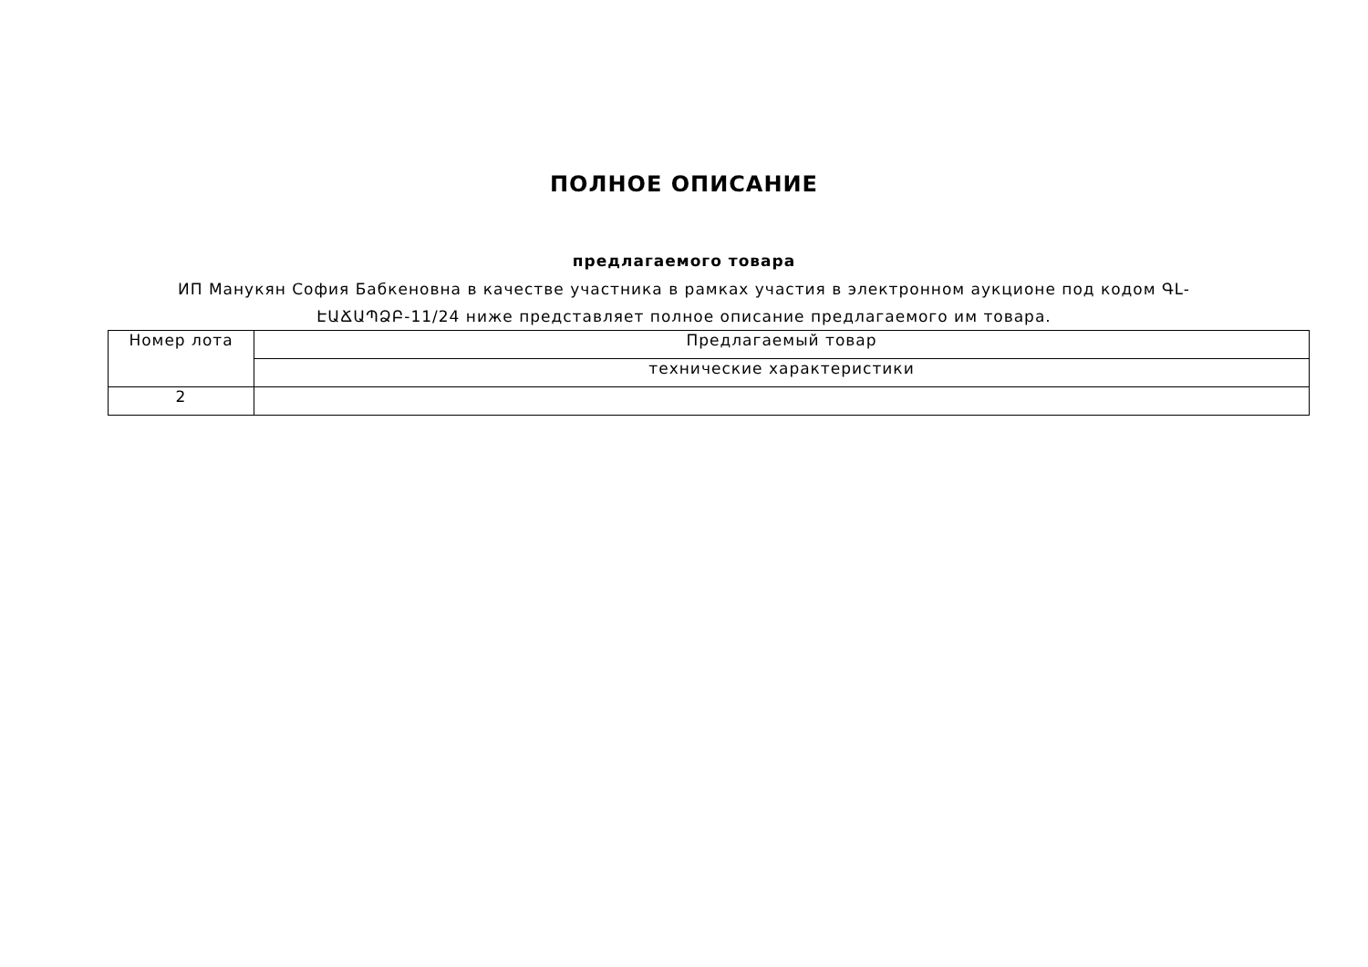ПОЛНОЕ ОПИСАНИЕ
предлагаемого товара
ИП Манукян София Бабкеновна в качестве участника в рамках участия в электронном аукционе под кодом ԳԼ-ԷԱՃԱՊՁԲ-11/24 ниже представляет полное описание предлагаемого им товара.
| Номер лота | Предлагаемый товар |
| --- | --- |
| | технические характеристики |
| 2 | |